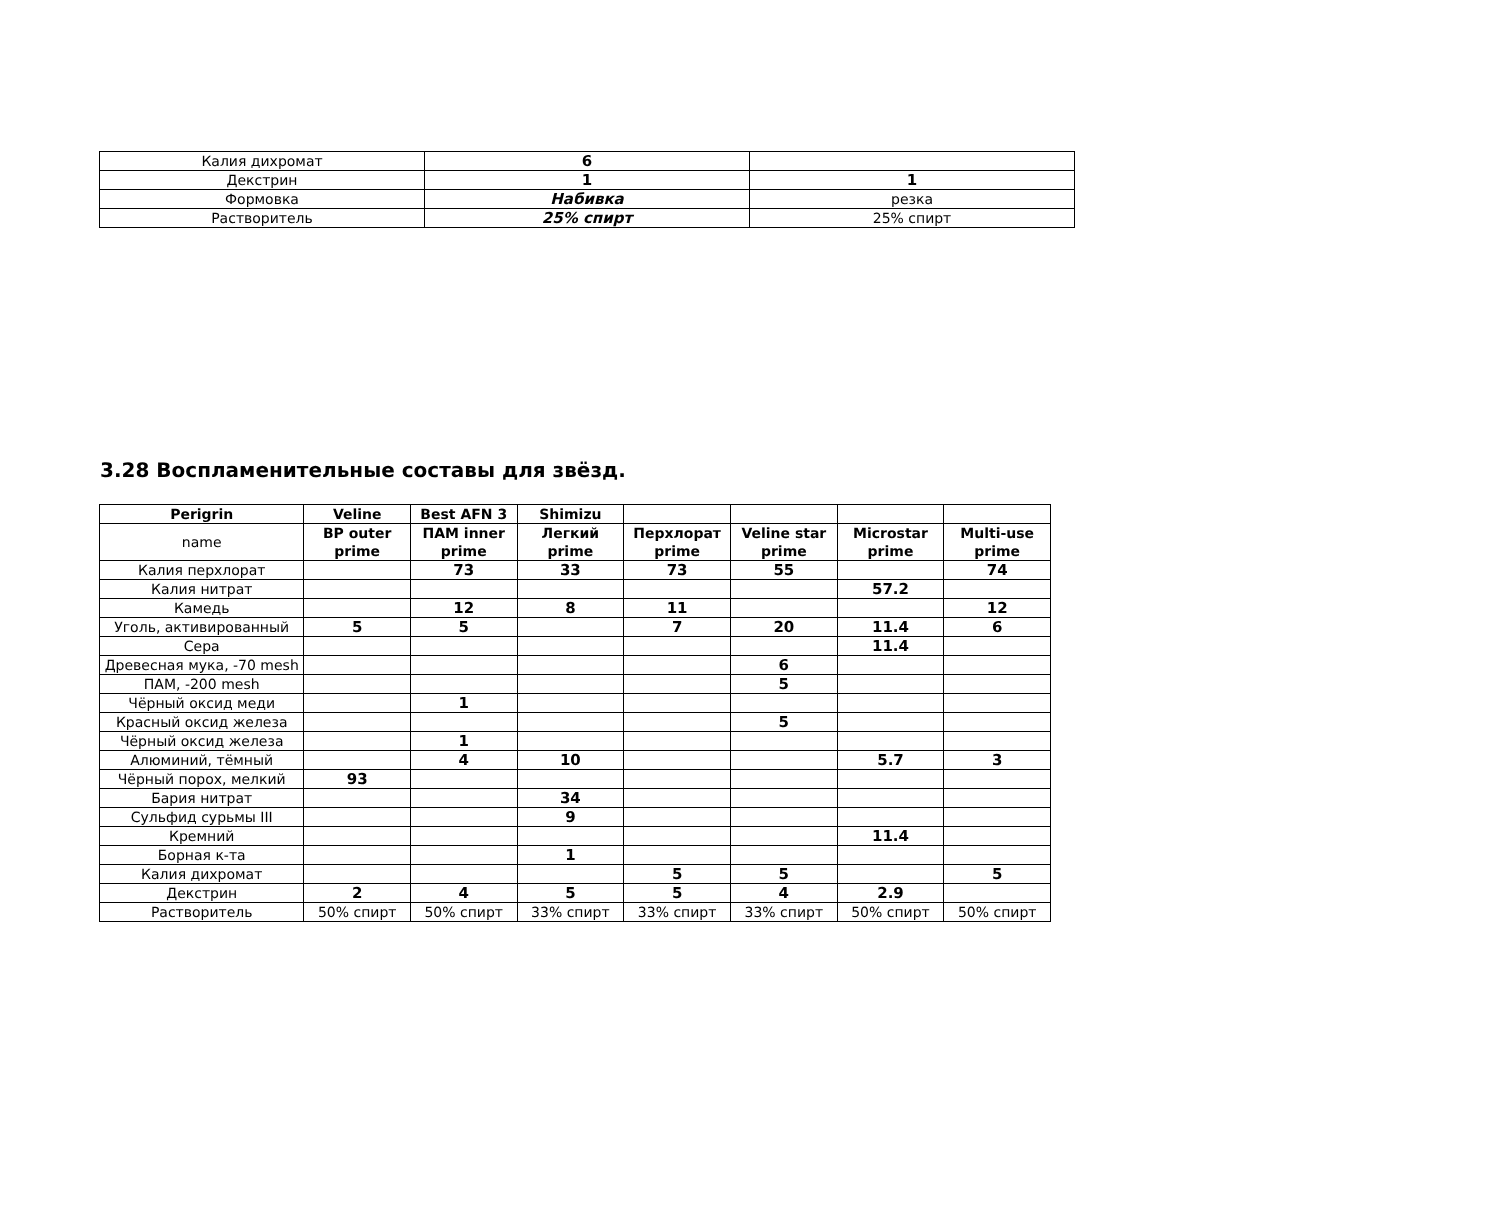| Калия дихромат | 6 | |
| Декстрин | 1 | 1 |
| Формовка | Набивка | резка |
| Растворитель | 25% спирт | 25% спирт |
3.28 Воспламенительные составы для звёзд.
| Perigrin | Veline | Best AFN 3 | Shimizu | | | | |
| --- | --- | --- | --- | --- | --- | --- | --- |
| name | BP outer prime | ПАМ inner prime | Легкий prime | Перхлорат prime | Veline star prime | Microstar prime | Multi-use prime |
| Калия перхлорат | | 73 | 33 | 73 | 55 | | 74 |
| Калия нитрат | | | | | | 57.2 | |
| Камедь | | 12 | 8 | 11 | | | 12 |
| Уголь, активированный | 5 | 5 | | 7 | 20 | 11.4 | 6 |
| Сера | | | | | | 11.4 | |
| Древесная мука, -70 mesh | | | | | 6 | | |
| ПАМ, -200 mesh | | | | | 5 | | |
| Чёрный оксид меди | | 1 | | | | | |
| Красный оксид железа | | | | | 5 | | |
| Чёрный оксид железа | | 1 | | | | | |
| Алюминий, тёмный | | 4 | 10 | | | 5.7 | 3 |
| Чёрный порох, мелкий | 93 | | | | | | |
| Бария нитрат | | | 34 | | | | |
| Сульфид сурьмы III | | | 9 | | | | |
| Кремний | | | | | | 11.4 | |
| Борная к-та | | | 1 | | | | |
| Калия дихромат | | | | 5 | 5 | | 5 |
| Декстрин | 2 | 4 | 5 | 5 | 4 | 2.9 | |
| Растворитель | 50% спирт | 50% спирт | 33% спирт | 33% спирт | 33% спирт | 50% спирт | 50% спирт |